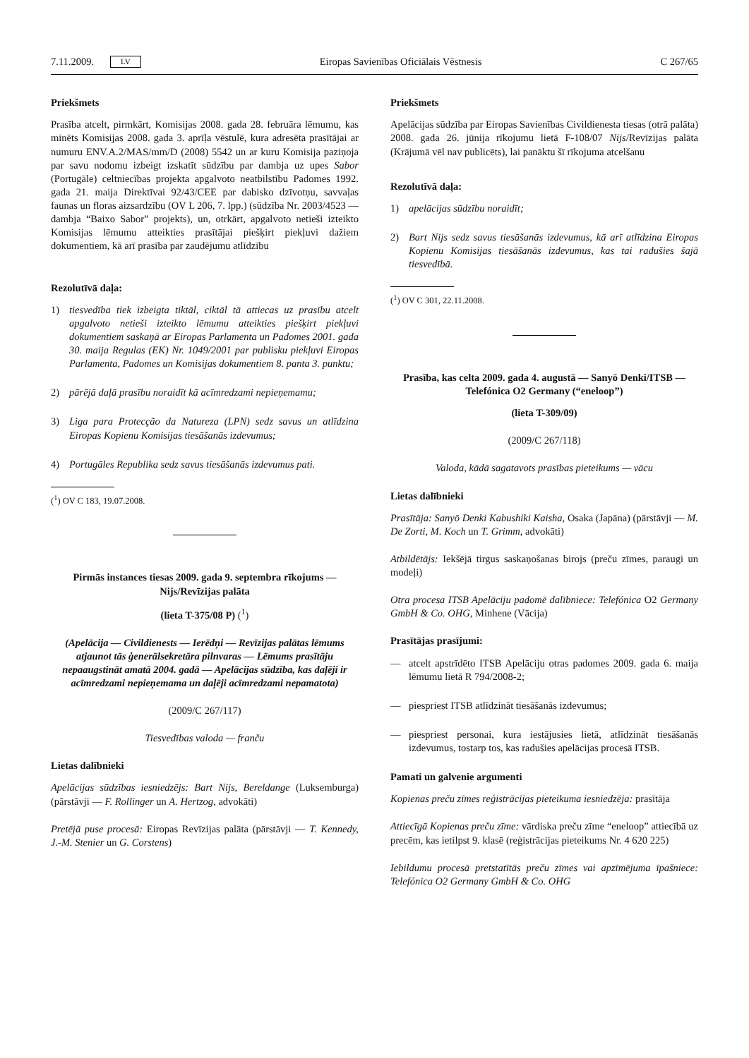7.11.2009. LV Eiropas Savienības Oficiālais Vēstnesis C 267/65
Priekšmets
Prasība atcelt, pirmkārt, Komisijas 2008. gada 28. februāra lēmumu, kas minēts Komisijas 2008. gada 3. aprīļa vēstulē, kura adresēta prasītājai ar numuru ENV.A.2/MAS/mm/D (2008) 5542 un ar kuru Komisija paziņoja par savu nodomu izbeigt izskatīt sūdzību par dambja uz upes Sabor (Portugāle) celtniecības projekta apgalvoto neatbilstību Padomes 1992. gada 21. maija Direktīvai 92/43/CEE par dabisko dzīvotņu, savvaļas faunas un floras aizsardzību (OV L 206, 7. lpp.) (sūdzība Nr. 2003/4523 — dambja “Baixo Sabor” projekts), un, otrkārt, apgalvoto netieši izteikto Komisijas lēmumu atteikties prasītājai piešķirt piekļuvi dažiem dokumentiem, kā arī prasība par zaudējumu atlīdzību
Rezolutīvā daļa:
1) tiesvedība tiek izbeigta tiktāl, ciktāl tā attiecas uz prasību atcelt apgalvoto netieši izteikto lēmumu atteikties piešķirt piekļuvi dokumentiem saskaņā ar Eiropas Parlamenta un Padomes 2001. gada 30. maija Regulas (EK) Nr. 1049/2001 par publisku piekļuvi Eiropas Parlamenta, Padomes un Komisijas dokumentiem 8. panta 3. punktu;
2) pārējā daļā prasību noraidīt kā acīmredzami nepieņemamu;
3) Liga para Protecção da Natureza (LPN) sedz savus un atlīdzina Eiropas Kopienu Komisijas tiesāšanās izdevumus;
4) Portugāles Republika sedz savus tiesāšanās izdevumus pati.
(<sup>1</sup>) OV C 183, 19.07.2008.
Pirmās instances tiesas 2009. gada 9. septembra rīkojums — Nijs/Revīzijas palāta
(lieta T-375/08 P) (<sup>1</sup>)
(Apelācija — Civildienests — Ierēdņi — Revīzijas palātas lēmums atjaunot tās ģenerālsekretāra pilnvaras — Lēmums prasītāju nepaaugstināt amatā 2004. gadā — Apelācijas sūdzība, kas daļēji ir acīmredzami nepieņemama un daļēji acīmredzami nepamatota)
(2009/C 267/117)
Tiesvedības valoda — franču
Lietas dalībnieki
Apelācijas sūdzības iesniedzējs: Bart Nijs, Bereldange (Luksemburga) (pārstāvji — F. Rollinger un A. Hertzog, advokāti)
Pretējā puse procesā: Eiropas Revīzijas palāta (pārstāvji — T. Kennedy, J.-M. Stenier un G. Corstens)
Priekšmets
Apelācijas sūdzība par Eiropas Savienības Civildienesta tiesas (otrā palāta) 2008. gada 26. jūnija rīkojumu lietā F-108/07 Nijs/Revīzijas palāta (Krājumā vēl nav publicēts), lai panāktu šī rīkojuma atcelšanu
Rezolutīvā daļa:
1) apelācijas sūdzību noraidīt;
2) Bart Nijs sedz savus tiesāšanās izdevumus, kā arī atlīdzina Eiropas Kopienu Komisijas tiesāšanās izdevumus, kas tai radušies šajā tiesvedībā.
(<sup>1</sup>) OV C 301, 22.11.2008.
Prasība, kas celta 2009. gada 4. augustā — Sanyō Denki/ITSB — Telefónica O2 Germany (“eneloop”)
(lieta T-309/09)
(2009/C 267/118)
Valoda, kādā sagatavots prasības pieteikums — vācu
Lietas dalībnieki
Prasītāja: Sanyō Denki Kabushiki Kaisha, Osaka (Japāna) (pārstāvji — M. De Zorti, M. Koch un T. Grimm, advokāti)
Atbildētājs: Iekšējā tirgus saskaņošanas birojs (preču zīmes, paraugi un modeļi)
Otra procesa ITSB Apelāciju padomē dalībniece: Telefónica O2 Germany GmbH & Co. OHG, Minhene (Vācija)
Prasītājas prasījumi:
— atcelt apstrīdēto ITSB Apelāciju otras padomes 2009. gada 6. maija lēmumu lietā R 794/2008-2;
— piespriest ITSB atlīdzināt tiesāšanās izdevumus;
— piespriest personai, kura iestājusies lietā, atlīdzināt tiesāšanās izdevumus, tostarp tos, kas radušies apelācijas procesā ITSB.
Pamati un galvenie argumenti
Kopienas preču zīmes reģistrācijas pieteikuma iesniedzēja: prasītāja
Attiecīgā Kopienas preču zīme: vārdiska preču zīme “eneloop” attiecībā uz precēm, kas ietilpst 9. klasē (reģistrācijas pieteikums Nr. 4 620 225)
Iebildumu procesā pretstatītās preču zīmes vai apzīmējuma īpašniece: Telefónica O2 Germany GmbH & Co. OHG